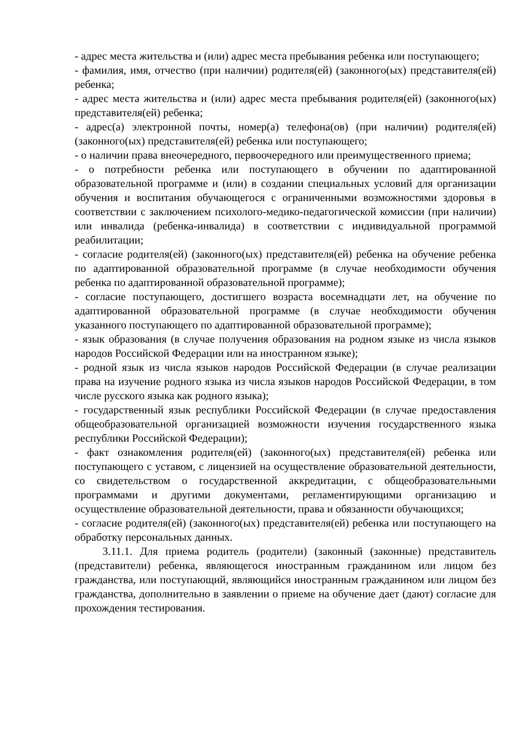- адрес места жительства и (или) адрес места пребывания ребенка или поступающего;
- фамилия, имя, отчество (при наличии) родителя(ей) (законного(ых) представителя(ей) ребенка;
- адрес места жительства и (или) адрес места пребывания родителя(ей) (законного(ых) представителя(ей) ребенка;
- адрес(а) электронной почты, номер(а) телефона(ов) (при наличии) родителя(ей) (законного(ых) представителя(ей) ребенка или поступающего;
- о наличии права внеочередного, первоочередного или преимущественного приема;
- о потребности ребенка или поступающего в обучении по адаптированной образовательной программе и (или) в создании специальных условий для организации обучения и воспитания обучающегося с ограниченными возможностями здоровья в соответствии с заключением психолого-медико-педагогической комиссии (при наличии) или инвалида (ребенка-инвалида) в соответствии с индивидуальной программой реабилитации;
- согласие родителя(ей) (законного(ых) представителя(ей) ребенка на обучение ребенка по адаптированной образовательной программе (в случае необходимости обучения ребенка по адаптированной образовательной программе);
- согласие поступающего, достигшего возраста восемнадцати лет, на обучение по адаптированной образовательной программе (в случае необходимости обучения указанного поступающего по адаптированной образовательной программе);
- язык образования (в случае получения образования на родном языке из числа языков народов Российской Федерации или на иностранном языке);
- родной язык из числа языков народов Российской Федерации (в случае реализации права на изучение родного языка из числа языков народов Российской Федерации, в том числе русского языка как родного языка);
- государственный язык республики Российской Федерации (в случае предоставления общеобразовательной организацией возможности изучения государственного языка республики Российской Федерации);
- факт ознакомления родителя(ей) (законного(ых) представителя(ей) ребенка или поступающего с уставом, с лицензией на осуществление образовательной деятельности, со свидетельством о государственной аккредитации, с общеобразовательными программами и другими документами, регламентирующими организацию и осуществление образовательной деятельности, права и обязанности обучающихся;
- согласие родителя(ей) (законного(ых) представителя(ей) ребенка или поступающего на обработку персональных данных.
3.11.1. Для приема родитель (родители) (законный (законные) представитель (представители) ребенка, являющегося иностранным гражданином или лицом без гражданства, или поступающий, являющийся иностранным гражданином или лицом без гражданства, дополнительно в заявлении о приеме на обучение дает (дают) согласие для прохождения тестирования.